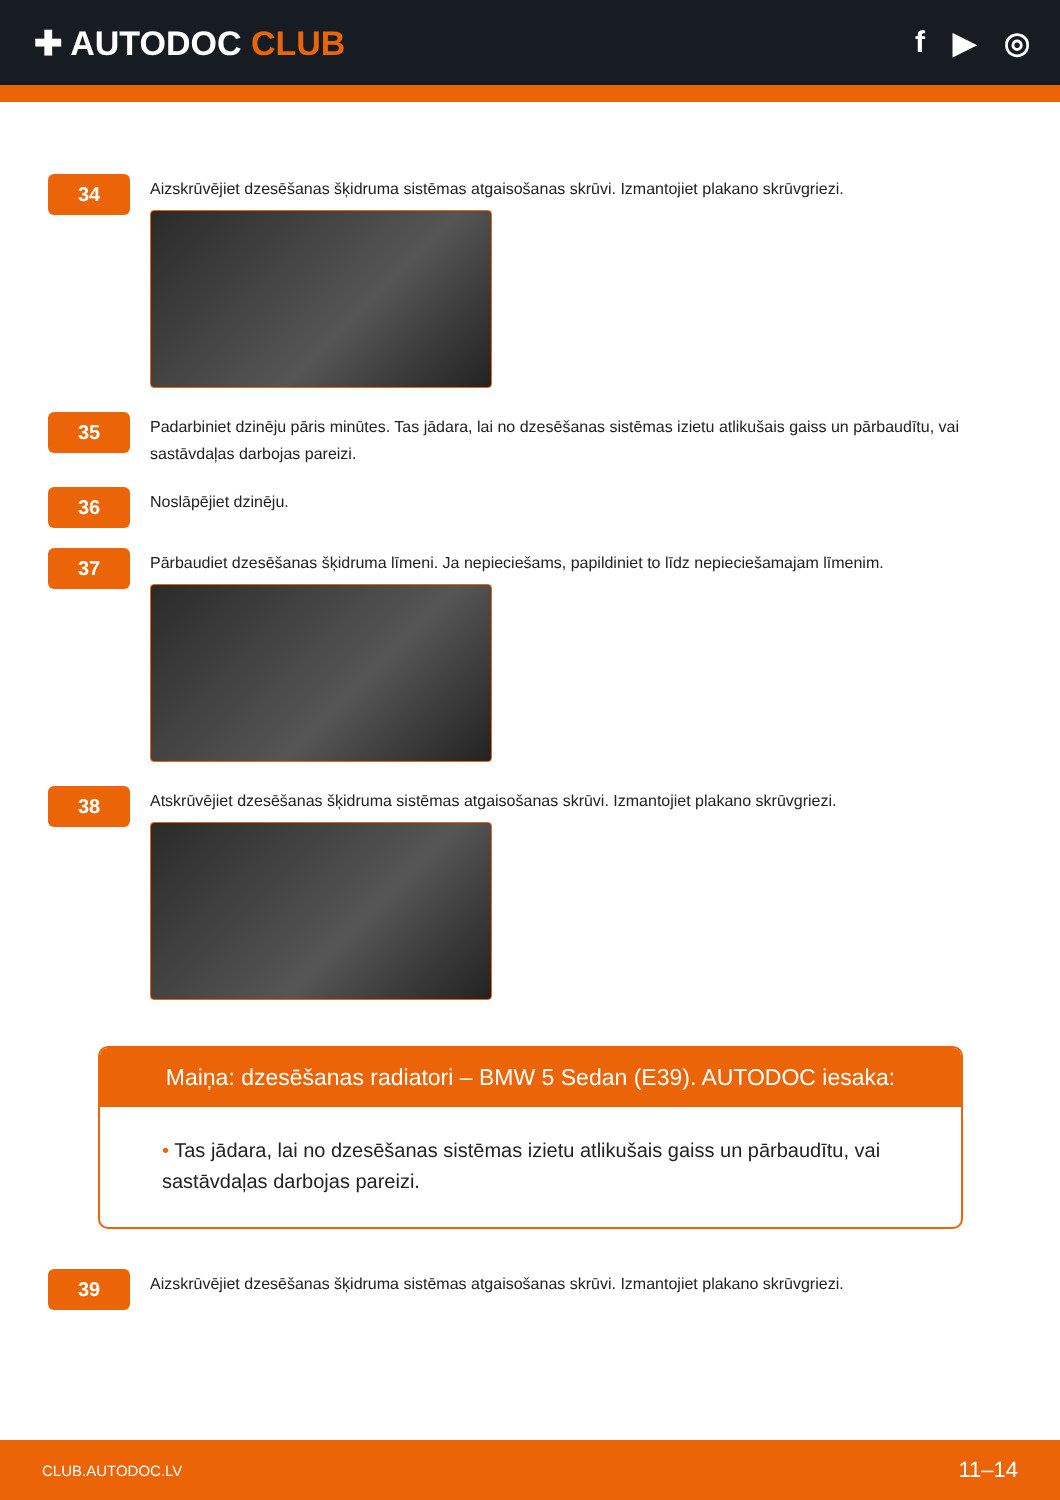✚ AUTODOC CLUB f ▶ ◎
34
Aizskrūvējiet dzesēšanas šķidruma sistēmas atgaisošanas skrūvi. Izmantojiet plakano skrūvgriezi.
35
Padarbiniet dzinēju pāris minūtes. Tas jādara, lai no dzesēšanas sistēmas izietu atlikušais gaiss un pārbaudītu, vai sastāvdaļas darbojas pareizi.
36
Noslāpējiet dzinēju.
37
Pārbaudiet dzesēšanas šķidruma līmeni. Ja nepieciešams, papildiniet to līdz nepieciešamajam līmenim.
38
Atskrūvējiet dzesēšanas šķidruma sistēmas atgaisošanas skrūvi. Izmantojiet plakano skrūvgriezi.
Maiņa: dzesēšanas radiatori – BMW 5 Sedan (E39). AUTODOC iesaka:
• Tas jādara, lai no dzesēšanas sistēmas izietu atlikušais gaiss un pārbaudītu, vai sastāvdaļas darbojas pareizi.
39
Aizskrūvējiet dzesēšanas šķidruma sistēmas atgaisošanas skrūvi. Izmantojiet plakano skrūvgriezi.
CLUB.AUTODOC.LV 11–14